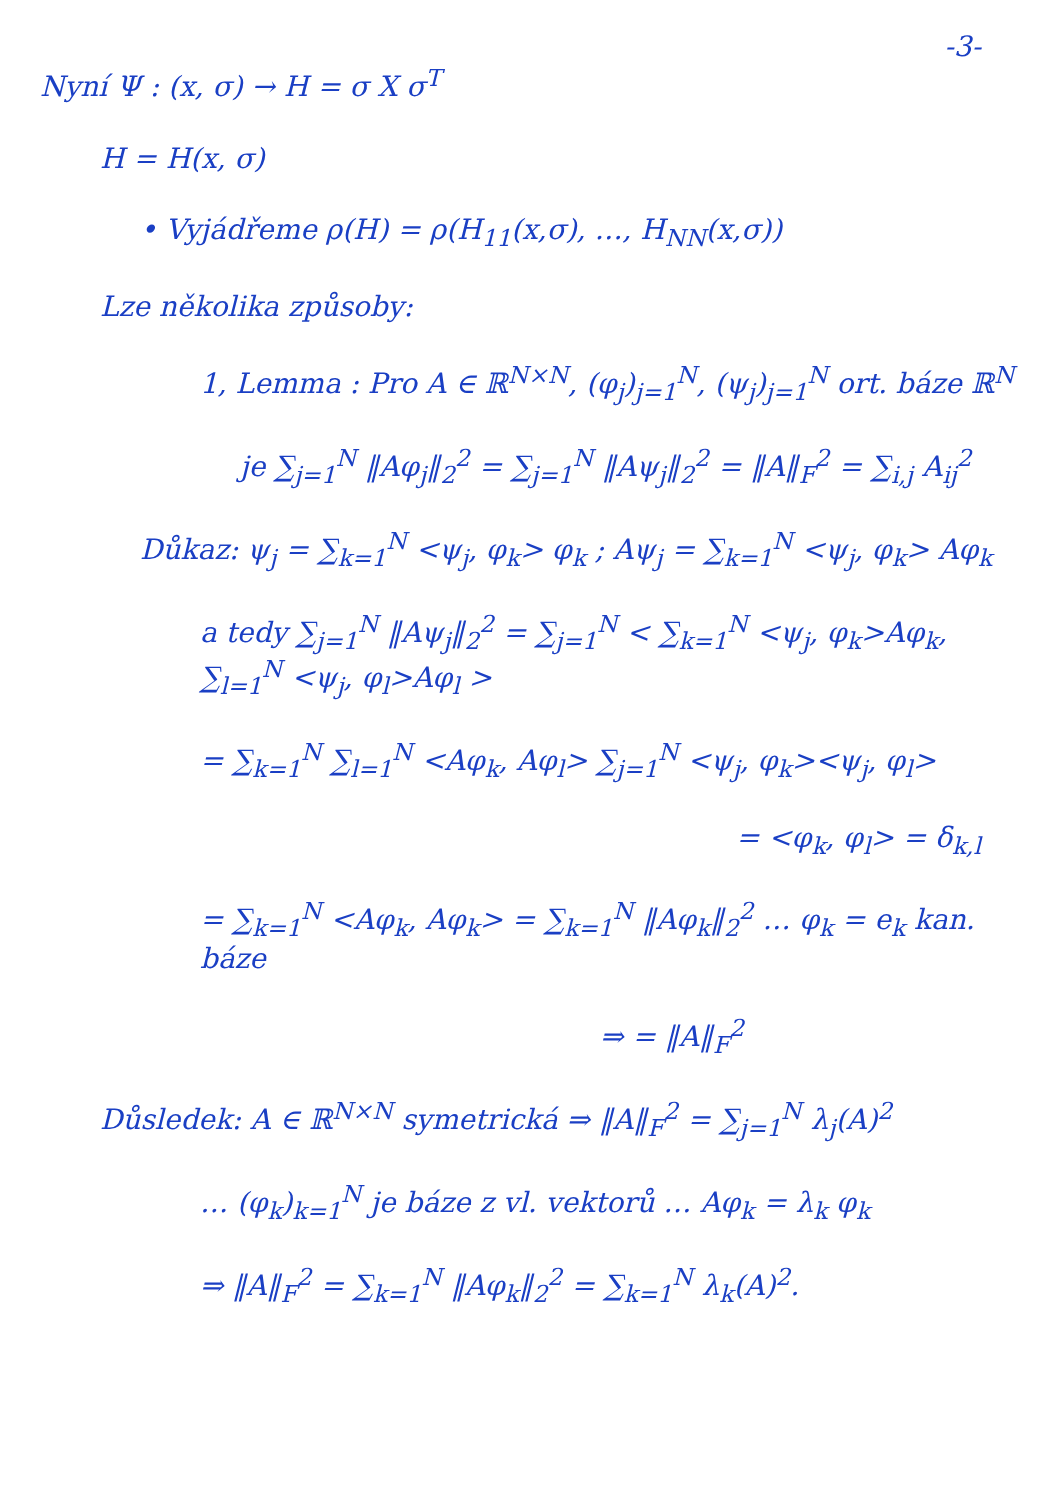-3-
Nyní Ψ : (x, σ) → H = σ X σ<sup>T</sup>
H = H(x, σ)
• Vyjádřeme ρ(H) = ρ(H<sub>11</sub>(x,σ), …, H<sub>NN</sub>(x,σ))
Lze několika způsoby:
1, Lemma : Pro A ∈ ℝ<sup>N×N</sup>, (φ<sub>j</sub>)<sub>j=1</sub><sup>N</sup>, (ψ<sub>j</sub>)<sub>j=1</sub><sup>N</sup> ort. báze ℝ<sup>N</sup>
je ∑<sub>j=1</sub><sup>N</sup> ‖Aφ<sub>j</sub>‖<sub>2</sub><sup>2</sup> = ∑<sub>j=1</sub><sup>N</sup> ‖Aψ<sub>j</sub>‖<sub>2</sub><sup>2</sup> = ‖A‖<sub>F</sub><sup>2</sup> = ∑<sub>i,j</sub> A<sub>ij</sub><sup>2</sup>
Důkaz: ψ<sub>j</sub> = ∑<sub>k=1</sub><sup>N</sup> <ψ<sub>j</sub>, φ<sub>k</sub>> φ<sub>k</sub> ; Aψ<sub>j</sub> = ∑<sub>k=1</sub><sup>N</sup> <ψ<sub>j</sub>, φ<sub>k</sub>> Aφ<sub>k</sub>
a tedy ∑<sub>j=1</sub><sup>N</sup> ‖Aψ<sub>j</sub>‖<sub>2</sub><sup>2</sup> = ∑<sub>j=1</sub><sup>N</sup> < ∑<sub>k=1</sub><sup>N</sup> <ψ<sub>j</sub>, φ<sub>k</sub>>Aφ<sub>k</sub>, ∑<sub>l=1</sub><sup>N</sup> <ψ<sub>j</sub>, φ<sub>l</sub>>Aφ<sub>l</sub> >
= ∑<sub>k=1</sub><sup>N</sup> ∑<sub>l=1</sub><sup>N</sup> <Aφ<sub>k</sub>, Aφ<sub>l</sub>> ∑<sub>j=1</sub><sup>N</sup> <ψ<sub>j</sub>, φ<sub>k</sub>><ψ<sub>j</sub>, φ<sub>l</sub>>
= <φ<sub>k</sub>, φ<sub>l</sub>> = δ<sub>k,l</sub>
= ∑<sub>k=1</sub><sup>N</sup> <Aφ<sub>k</sub>, Aφ<sub>k</sub>> = ∑<sub>k=1</sub><sup>N</sup> ‖Aφ<sub>k</sub>‖<sub>2</sub><sup>2</sup> … φ<sub>k</sub> = e<sub>k</sub> kan. báze
⇒ = ‖A‖<sub>F</sub><sup>2</sup>
Důsledek: A ∈ ℝ<sup>N×N</sup> symetrická ⇒ ‖A‖<sub>F</sub><sup>2</sup> = ∑<sub>j=1</sub><sup>N</sup> λ<sub>j</sub>(A)<sup>2</sup>
… (φ<sub>k</sub>)<sub>k=1</sub><sup>N</sup> je báze z vl. vektorů … Aφ<sub>k</sub> = λ<sub>k</sub> φ<sub>k</sub>
⇒ ‖A‖<sub>F</sub><sup>2</sup> = ∑<sub>k=1</sub><sup>N</sup> ‖Aφ<sub>k</sub>‖<sub>2</sub><sup>2</sup> = ∑<sub>k=1</sub><sup>N</sup> λ<sub>k</sub>(A)<sup>2</sup>.